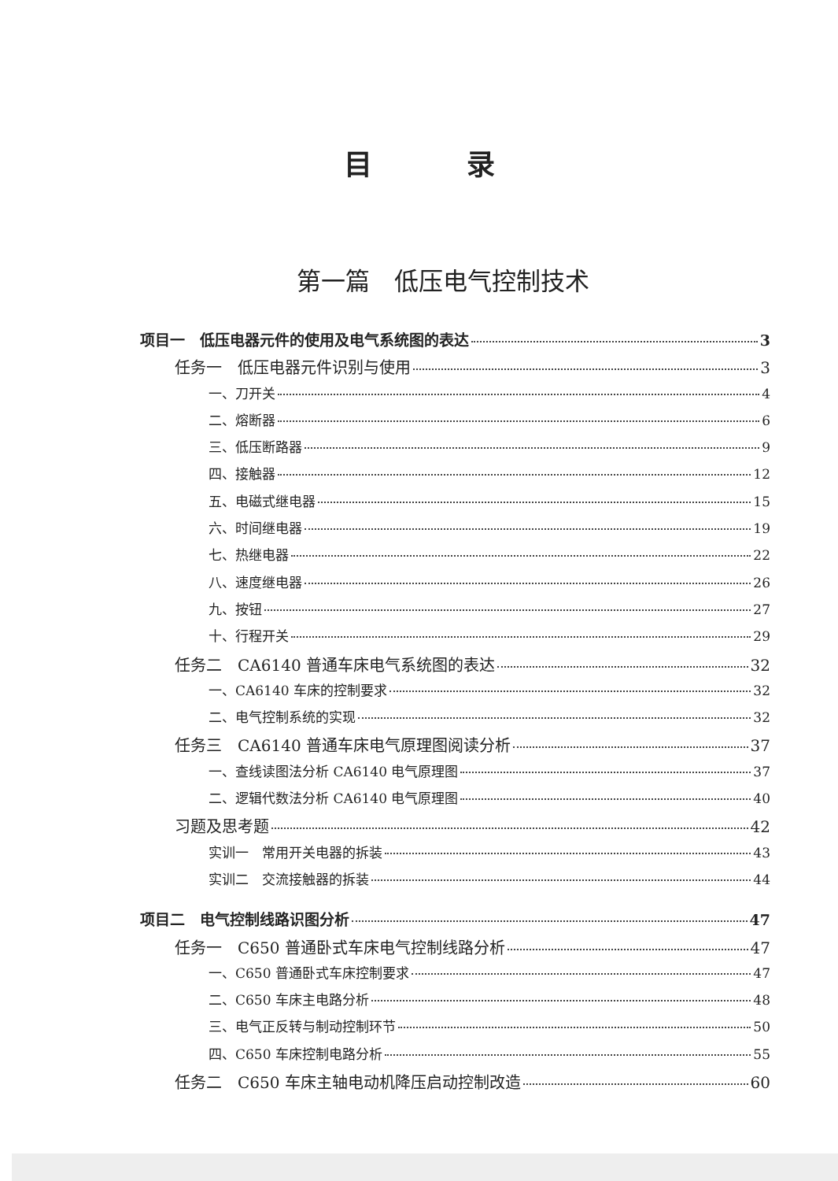目录
第一篇　低压电气控制技术
项目一　低压电器元件的使用及电气系统图的表达 3
任务一　低压电器元件识别与使用 3
一、刀开关 4
二、熔断器 6
三、低压断路器 9
四、接触器 12
五、电磁式继电器 15
六、时间继电器 19
七、热继电器 22
八、速度继电器 26
九、按钮 27
十、行程开关 29
任务二　CA6140 普通车床电气系统图的表达 32
一、CA6140 车床的控制要求 32
二、电气控制系统的实现 32
任务三　CA6140 普通车床电气原理图阅读分析 37
一、查线读图法分析 CA6140 电气原理图 37
二、逻辑代数法分析 CA6140 电气原理图 40
习题及思考题 42
实训一　常用开关电器的拆装 43
实训二　交流接触器的拆装 44
项目二　电气控制线路识图分析 47
任务一　C650 普通卧式车床电气控制线路分析 47
一、C650 普通卧式车床控制要求 47
二、C650 车床主电路分析 48
三、电气正反转与制动控制环节 50
四、C650 车床控制电路分析 55
任务二　C650 车床主轴电动机降压启动控制改造 60